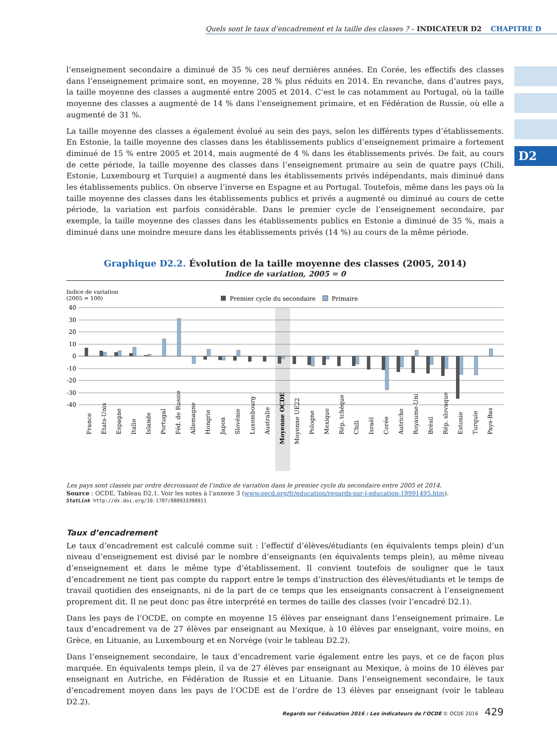Quels sont le taux d’encadrement et la taille des classes ? – INDICATEUR D2 CHAPITRE D
D2
l’enseignement secondaire a diminué de 35 % ces neuf dernières années. En Corée, les effectifs des classes dans l’enseignement primaire sont, en moyenne, 28 % plus réduits en 2014. En revanche, dans d’autres pays, la taille moyenne des classes a augmenté entre 2005 et 2014. C’est le cas notamment au Portugal, où la taille moyenne des classes a augmenté de 14 % dans l’enseignement primaire, et en Fédération de Russie, où elle a augmenté de 31 %.
La taille moyenne des classes a également évolué au sein des pays, selon les différents types d’établissements. En Estonie, la taille moyenne des classes dans les établissements publics d’enseignement primaire a fortement diminué de 15 % entre 2005 et 2014, mais augmenté de 4 % dans les établissements privés. De fait, au cours de cette période, la taille moyenne des classes dans l’enseignement primaire au sein de quatre pays (Chili, Estonie, Luxembourg et Turquie) a augmenté dans les établissements privés indépendants, mais diminué dans les établissements publics. On observe l’inverse en Espagne et au Portugal. Toutefois, même dans les pays où la taille moyenne des classes dans les établissements publics et privés a augmenté ou diminué au cours de cette période, la variation est parfois considérable. Dans le premier cycle de l’enseignement secondaire, par exemple, la taille moyenne des classes dans les établissements publics en Estonie a diminué de 35 %, mais a diminué dans une moindre mesure dans les établissements privés (14 %) au cours de la même période.
Graphique D2.2. Évolution de la taille moyenne des classes (2005, 2014)
Indice de variation, 2005 = 0
Indice de variation
(2005 = 100)
Premier cycle du secondaire
Primaire
40
30
20
10
0
-10
-20
-30
-40
France
États-Unis
Espagne
Italie
Islande
Portugal
Féd. de Russie
Allemagne
Hongrie
Japon
Slovénie
Luxembourg
Australie
Moyenne OCDE
Moyenne UE22
Pologne
Mexique
Rép. tchèque
Chili
Israël
Corée
Autriche
Royaume-Uni
Brésil
Rép. slovaque
Estonie
Turquie
Pays-Bas
Les pays sont classés par ordre décroissant de l’indice de variation dans le premier cycle du secondaire entre 2005 et 2014.
Source : OCDE. Tableau D2.1. Voir les notes à l’annexe 3 (www.oecd.org/fr/education/regards-sur-l-education-19991495.htm).
StatLink http://dx.doi.org/10.1787/888933398911
Taux d’encadrement
Le taux d’encadrement est calculé comme suit : l’effectif d’élèves/étudiants (en équivalents temps plein) d’un niveau d’enseignement est divisé par le nombre d’enseignants (en équivalents temps plein), au même niveau d’enseignement et dans le même type d’établissement. Il convient toutefois de souligner que le taux d’encadrement ne tient pas compte du rapport entre le temps d’instruction des élèves/étudiants et le temps de travail quotidien des enseignants, ni de la part de ce temps que les enseignants consacrent à l’enseignement proprement dit. Il ne peut donc pas être interprété en termes de taille des classes (voir l’encadré D2.1).
Dans les pays de l’OCDE, on compte en moyenne 15 élèves par enseignant dans l’enseignement primaire. Le taux d’encadrement va de 27 élèves par enseignant au Mexique, à 10 élèves par enseignant, voire moins, en Grèce, en Lituanie, au Luxembourg et en Norvège (voir le tableau D2.2).
Dans l’enseignement secondaire, le taux d’encadrement varie également entre les pays, et ce de façon plus marquée. En équivalents temps plein, il va de 27 élèves par enseignant au Mexique, à moins de 10 élèves par enseignant en Autriche, en Fédération de Russie et en Lituanie. Dans l’enseignement secondaire, le taux d’encadrement moyen dans les pays de l’OCDE est de l’ordre de 13 élèves par enseignant (voir le tableau D2.2).
Regards sur l’éducation 2016 : Les indicateurs de l’OCDE © OCDE 2016 429